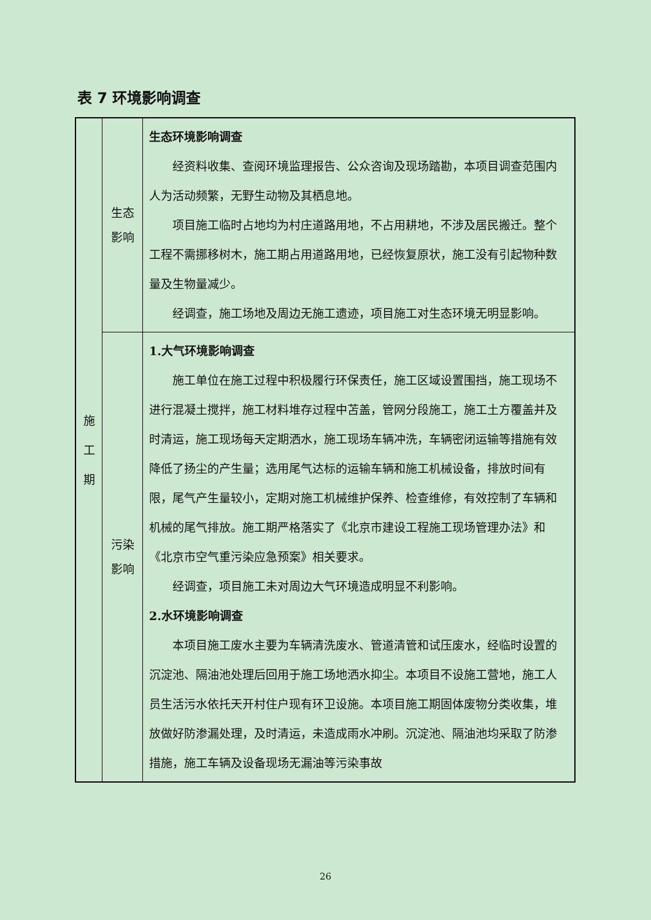表 7 环境影响调查
| 施 工 期 | 生态 影响 | 生态环境影响调查 经资料收集、查阅环境监理报告、公众咨询及现场踏勘，本项目调查范围内人为活动频繁，无野生动物及其栖息地。 项目施工临时占地均为村庄道路用地，不占用耕地，不涉及居民搬迁。整个工程不需挪移树木，施工期占用道路用地，已经恢复原状，施工没有引起物种数量及生物量减少。 经调查，施工场地及周边无施工遗迹，项目施工对生态环境无明显影响。 |
| | 污染 影响 | 1.大气环境影响调查 施工单位在施工过程中积极履行环保责任，施工区域设置围挡，施工现场不进行混凝土搅拌，施工材料堆存过程中苫盖，管网分段施工，施工土方覆盖并及时清运，施工现场每天定期洒水，施工现场车辆冲洗，车辆密闭运输等措施有效降低了扬尘的产生量；选用尾气达标的运输车辆和施工机械设备，排放时间有限，尾气产生量较小，定期对施工机械维护保养、检查维修，有效控制了车辆和机械的尾气排放。施工期严格落实了《北京市建设工程施工现场管理办法》和《北京市空气重污染应急预案》相关要求。 经调查，项目施工未对周边大气环境造成明显不利影响。 2.水环境影响调查 本项目施工废水主要为车辆清洗废水、管道清管和试压废水，经临时设置的沉淀池、隔油池处理后回用于施工场地洒水抑尘。本项目不设施工营地，施工人员生活污水依托天开村住户现有环卫设施。本项目施工期固体废物分类收集，堆放做好防渗漏处理，及时清运，未造成雨水冲刷。沉淀池、隔油池均采取了防渗措施，施工车辆及设备现场无漏油等污染事故 |
26